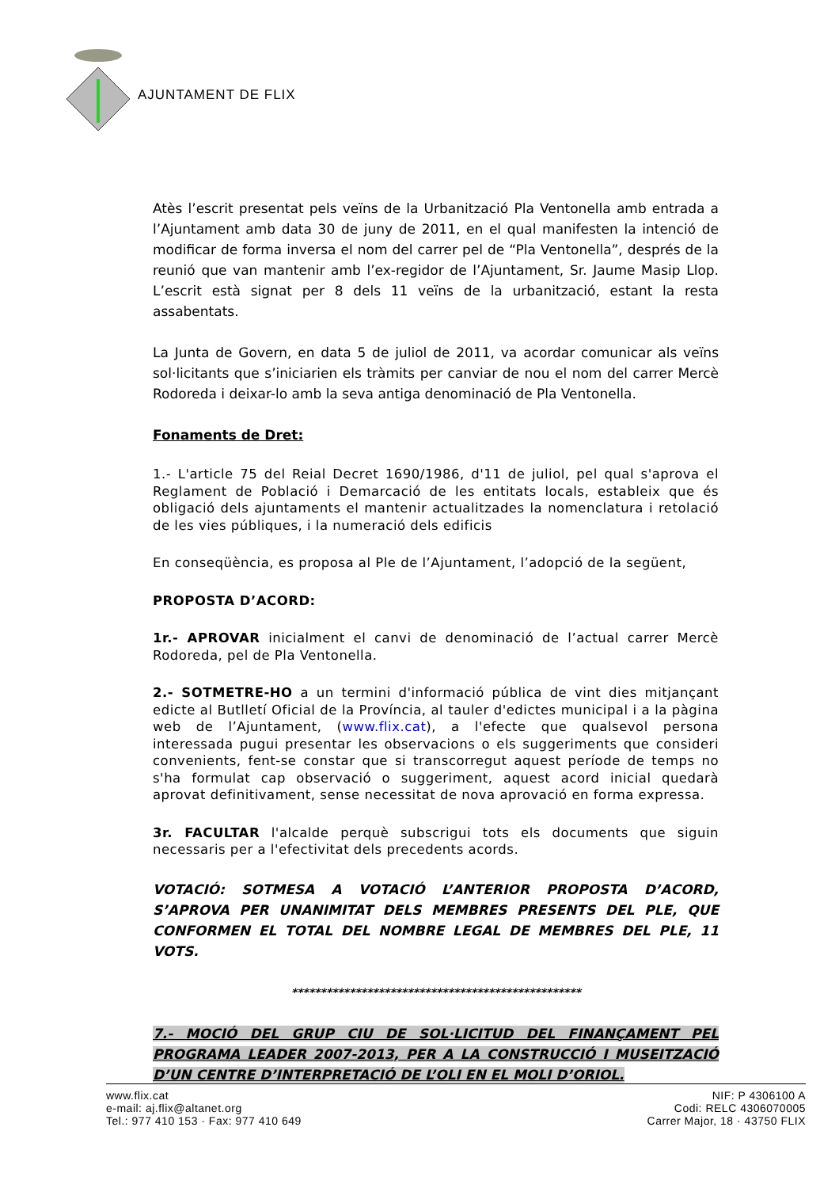AJUNTAMENT DE FLIX
Atès l’escrit presentat pels veïns de la Urbanització Pla Ventonella amb entrada a l’Ajuntament amb data 30 de juny de 2011, en el qual manifesten la intenció de modificar de forma inversa el nom del carrer pel de “Pla Ventonella”, després de la reunió que van mantenir amb l’ex-regidor de l’Ajuntament, Sr. Jaume Masip Llop. L’escrit està signat per 8 dels 11 veïns de la urbanització, estant la resta assabentats.
La Junta de Govern, en data 5 de juliol de 2011, va acordar comunicar als veïns sol·licitants que s’iniciarien els tràmits per canviar de nou el nom del carrer Mercè Rodoreda i deixar-lo amb la seva antiga denominació de Pla Ventonella.
Fonaments de Dret:
1.- L'article 75 del Reial Decret 1690/1986, d'11 de juliol, pel qual s'aprova el Reglament de Població i Demarcació de les entitats locals, estableix que és obligació dels ajuntaments el mantenir actualitzades la nomenclatura i retolació de les vies públiques, i la numeració dels edificis
En conseqüència, es proposa al Ple de l’Ajuntament, l’adopció de la següent,
PROPOSTA D’ACORD:
1r.- APROVAR inicialment el canvi de denominació de l’actual carrer Mercè Rodoreda, pel de Pla Ventonella.
2.- SOTMETRE-HO a un termini d'informació pública de vint dies mitjançant edicte al Butlletí Oficial de la Província, al tauler d'edictes municipal i a la pàgina web de l’Ajuntament, (www.flix.cat), a l'efecte que qualsevol persona interessada pugui presentar les observacions o els suggeriments que consideri convenients, fent-se constar que si transcorregut aquest període de temps no s'ha formulat cap observació o suggeriment, aquest acord inicial quedarà aprovat definitivament, sense necessitat de nova aprovació en forma expressa.
3r. FACULTAR l'alcalde perquè subscrigui tots els documents que siguin necessaris per a l'efectivitat dels precedents acords.
VOTACIÓ: SOTMESA A VOTACIÓ L’ANTERIOR PROPOSTA D’ACORD, S’APROVA PER UNANIMITAT DELS MEMBRES PRESENTS DEL PLE, QUE CONFORMEN EL TOTAL DEL NOMBRE LEGAL DE MEMBRES DEL PLE, 11 VOTS.
**************************************************
7.- MOCIÓ DEL GRUP CIU DE SOL·LICITUD DEL FINANÇAMENT PEL PROGRAMA LEADER 2007-2013, PER A LA CONSTRUCCIÓ I MUSEITZACIÓ D’UN CENTRE D’INTERPRETACIÓ DE L’OLI EN EL MOLI D’ORIOL.
www.flix.cat
e-mail: aj.flix@altanet.org
Tel.: 977 410 153 · Fax: 977 410 649
NIF: P 4306100 A
Codi: RELC 4306070005
Carrer Major, 18 · 43750 FLIX